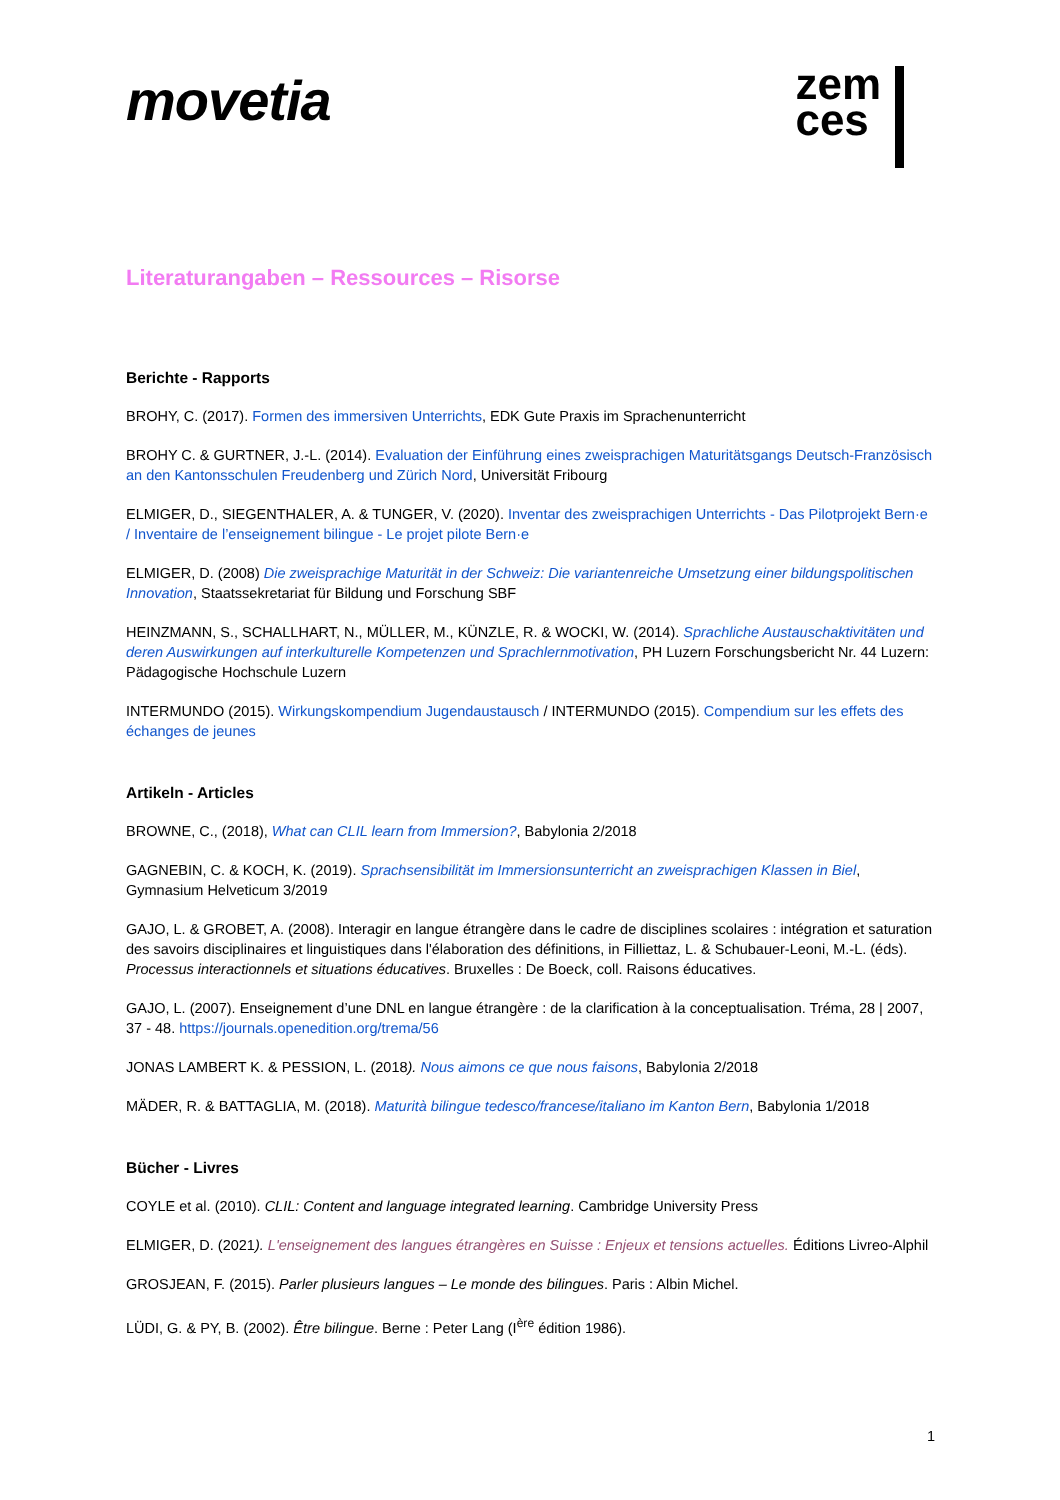movetia
zem
ces
Literaturangaben – Ressources – Risorse
Berichte - Rapports
BROHY, C. (2017). Formen des immersiven Unterrichts, EDK Gute Praxis im Sprachenunterricht
BROHY C. & GURTNER, J.-L. (2014). Evaluation der Einführung eines zweisprachigen Maturitätsgangs Deutsch-Französisch an den Kantonsschulen Freudenberg und Zürich Nord, Universität Fribourg
ELMIGER, D., SIEGENTHALER, A. & TUNGER, V. (2020). Inventar des zweisprachigen Unterrichts - Das Pilotprojekt Bern·e / Inventaire de l’enseignement bilingue - Le projet pilote Bern·e
ELMIGER, D. (2008) Die zweisprachige Maturität in der Schweiz: Die variantenreiche Umsetzung einer bildungspolitischen Innovation, Staatssekretariat für Bildung und Forschung SBF
HEINZMANN, S., SCHALLHART, N., MÜLLER, M., KÜNZLE, R. & WOCKI, W. (2014). Sprachliche Austauschaktivitäten und deren Auswirkungen auf interkulturelle Kompetenzen und Sprachlernmotivation, PH Luzern Forschungsbericht Nr. 44 Luzern: Pädagogische Hochschule Luzern
INTERMUNDO (2015). Wirkungskompendium Jugendaustausch / INTERMUNDO (2015). Compendium sur les effets des échanges de jeunes
Artikeln - Articles
BROWNE, C., (2018), What can CLIL learn from Immersion?, Babylonia 2/2018
GAGNEBIN, C. & KOCH, K. (2019). Sprachsensibilität im Immersionsunterricht an zweisprachigen Klassen in Biel, Gymnasium Helveticum 3/2019
GAJO, L. & GROBET, A. (2008). Interagir en langue étrangère dans le cadre de disciplines scolaires : intégration et saturation des savoirs disciplinaires et linguistiques dans l'élaboration des définitions, in Filliettaz, L. & Schubauer-Leoni, M.-L. (éds). Processus interactionnels et situations éducatives. Bruxelles : De Boeck, coll. Raisons éducatives.
GAJO, L. (2007). Enseignement d’une DNL en langue étrangère : de la clarification à la conceptualisation. Tréma, 28 | 2007, 37 - 48. https://journals.openedition.org/trema/56
JONAS LAMBERT K. & PESSION, L. (2018). Nous aimons ce que nous faisons, Babylonia 2/2018
MÄDER, R. & BATTAGLIA, M. (2018). Maturità bilingue tedesco/francese/italiano im Kanton Bern, Babylonia 1/2018
Bücher - Livres
COYLE et al. (2010). CLIL: Content and language integrated learning. Cambridge University Press
ELMIGER, D. (2021). L'enseignement des langues étrangères en Suisse : Enjeux et tensions actuelles. Éditions Livreo-Alphil
GROSJEAN, F. (2015). Parler plusieurs langues – Le monde des bilingues. Paris : Albin Michel.
LÜDI, G. & PY, B. (2002). Être bilingue. Berne : Peter Lang (I<sup>ère</sup> édition 1986).
1